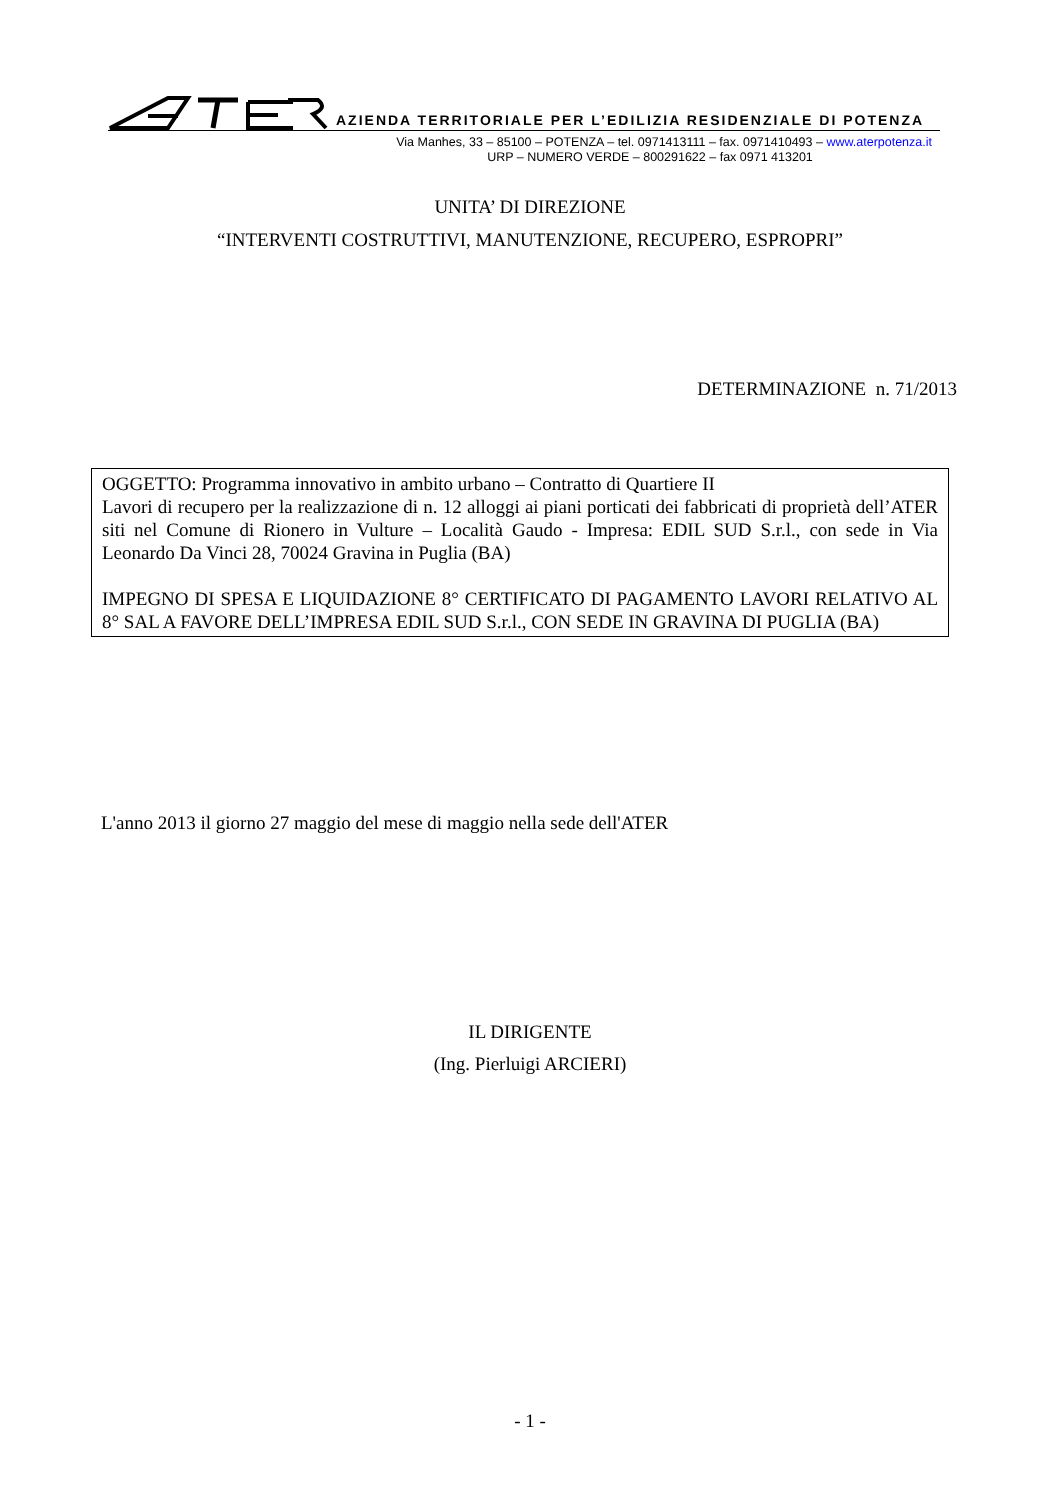AZIENDA TERRITORIALE PER L’EDILIZIA RESIDENZIALE DI POTENZA
Via Manhes, 33 – 85100 – POTENZA – tel. 0971413111 – fax. 0971410493 – www.aterpotenza.it
URP – NUMERO VERDE – 800291622 – fax 0971 413201
UNITA’ DI DIREZIONE
“INTERVENTI COSTRUTTIVI, MANUTENZIONE, RECUPERO, ESPROPRI”
DETERMINAZIONE n. 71/2013
OGGETTO: Programma innovativo in ambito urbano – Contratto di Quartiere II
Lavori di recupero per la realizzazione di n. 12 alloggi ai piani porticati dei fabbricati di proprietà dell’ATER siti nel Comune di Rionero in Vulture – Località Gaudo - Impresa: EDIL SUD S.r.l., con sede in Via Leonardo Da Vinci 28, 70024 Gravina in Puglia (BA)
IMPEGNO DI SPESA E LIQUIDAZIONE 8° CERTIFICATO DI PAGAMENTO LAVORI RELATIVO AL 8° SAL A FAVORE DELL’IMPRESA EDIL SUD S.r.l., CON SEDE IN GRAVINA DI PUGLIA (BA)
L'anno 2013 il giorno 27 maggio del mese di maggio nella sede dell'ATER
IL DIRIGENTE
(Ing. Pierluigi ARCIERI)
- 1 -